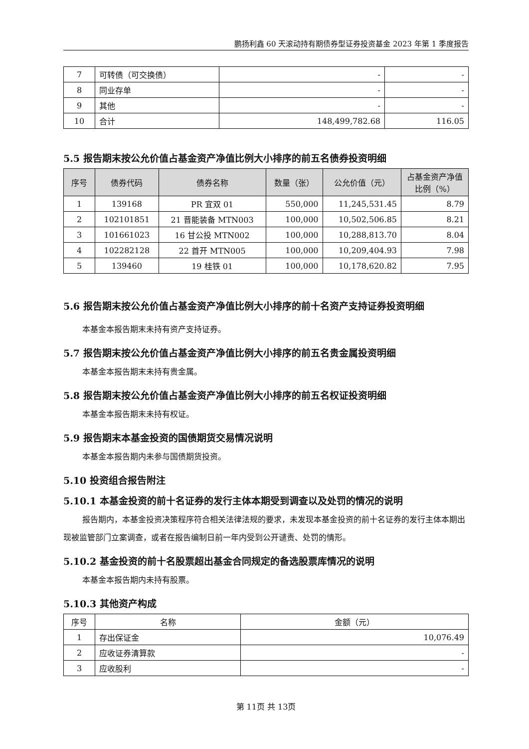鹏扬利鑫 60 天滚动持有期债券型证券投资基金 2023 年第 1 季度报告
| 7 | 可转债（可交换债） | - | - |
| 8 | 同业存单 | - | - |
| 9 | 其他 | - | - |
| 10 | 合计 | 148,499,782.68 | 116.05 |
5.5 报告期末按公允价值占基金资产净值比例大小排序的前五名债券投资明细
| 序号 | 债券代码 | 债券名称 | 数量（张） | 公允价值（元） | 占基金资产净值比例（%） |
| --- | --- | --- | --- | --- | --- |
| 1 | 139168 | PR 宜双 01 | 550,000 | 11,245,531.45 | 8.79 |
| 2 | 102101851 | 21 晋能装备 MTN003 | 100,000 | 10,502,506.85 | 8.21 |
| 3 | 101661023 | 16 甘公投 MTN002 | 100,000 | 10,288,813.70 | 8.04 |
| 4 | 102282128 | 22 首开 MTN005 | 100,000 | 10,209,404.93 | 7.98 |
| 5 | 139460 | 19 桂铁 01 | 100,000 | 10,178,620.82 | 7.95 |
5.6 报告期末按公允价值占基金资产净值比例大小排序的前十名资产支持证券投资明细
本基金本报告期末未持有资产支持证券。
5.7 报告期末按公允价值占基金资产净值比例大小排序的前五名贵金属投资明细
本基金本报告期末未持有贵金属。
5.8 报告期末按公允价值占基金资产净值比例大小排序的前五名权证投资明细
本基金本报告期末未持有权证。
5.9 报告期末本基金投资的国债期货交易情况说明
本基金本报告期内未参与国债期货投资。
5.10 投资组合报告附注
5.10.1 本基金投资的前十名证券的发行主体本期受到调查以及处罚的情况的说明
报告期内，本基金投资决策程序符合相关法律法规的要求，未发现本基金投资的前十名证券的发行主体本期出现被监管部门立案调查，或者在报告编制日前一年内受到公开谴责、处罚的情形。
5.10.2 基金投资的前十名股票超出基金合同规定的备选股票库情况的说明
本基金本报告期内未持有股票。
5.10.3 其他资产构成
| 序号 | 名称 | 金额（元） |
| --- | --- | --- |
| 1 | 存出保证金 | 10,076.49 |
| 2 | 应收证券清算款 | - |
| 3 | 应收股利 | - |
第 11页 共 13页